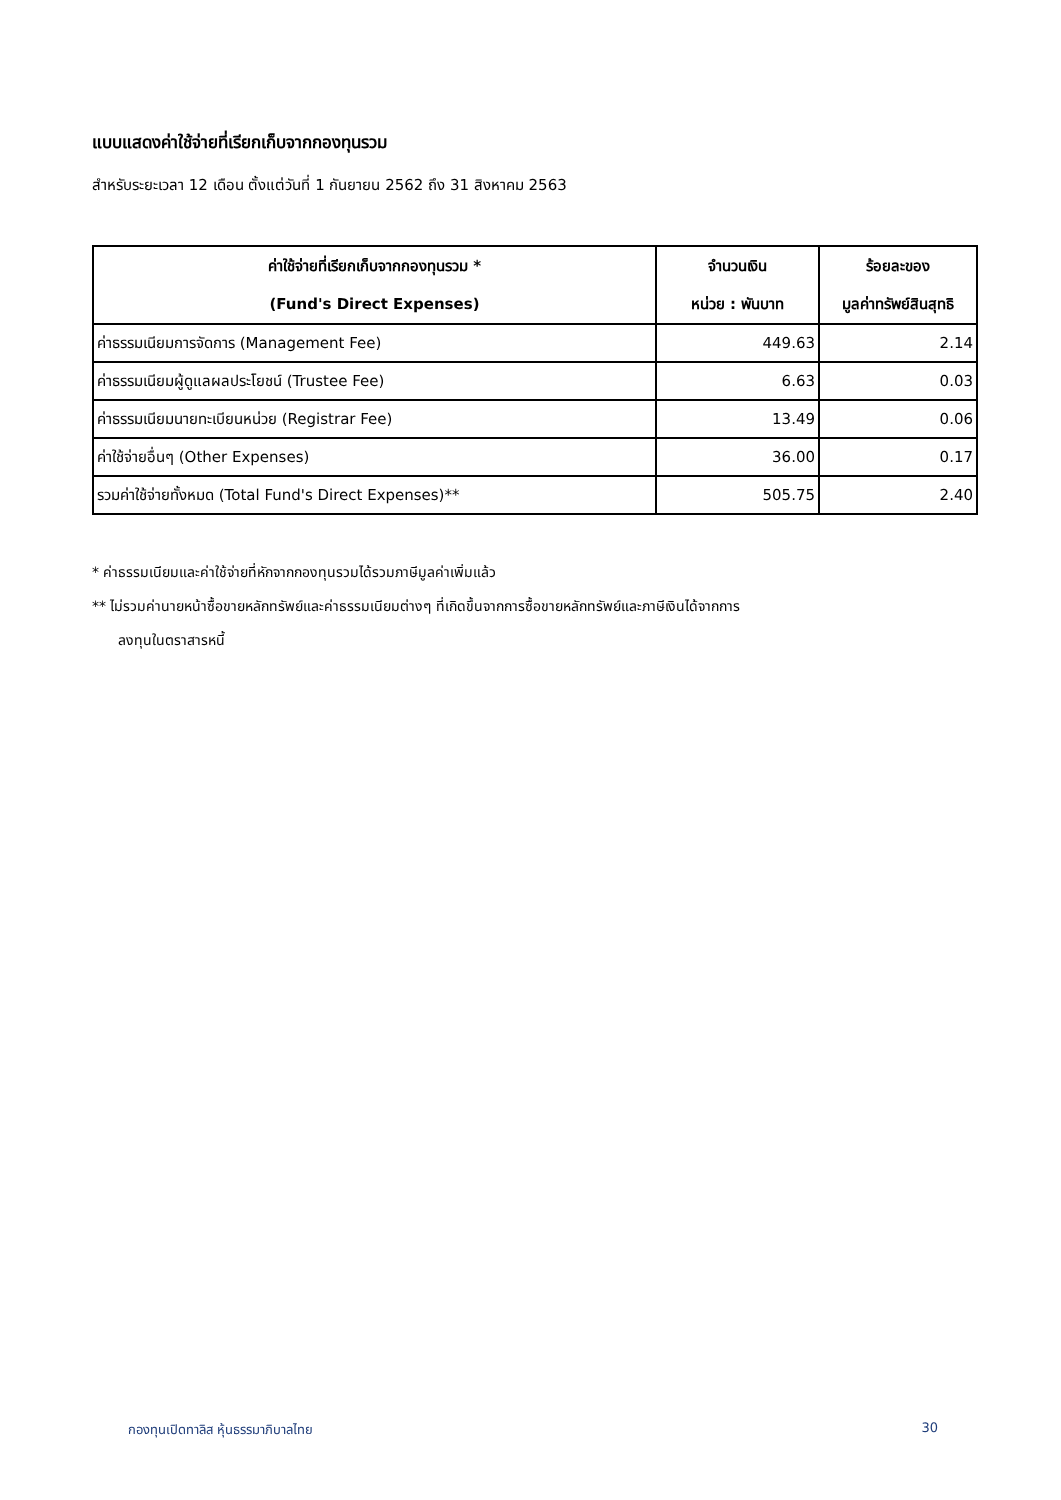แบบแสดงค่าใช้จ่ายที่เรียกเก็บจากกองทุนรวม
สำหรับระยะเวลา 12 เดือน ตั้งแต่วันที่ 1 กันยายน 2562 ถึง 31 สิงหาคม 2563
| ค่าใช้จ่ายที่เรียกเก็บจากกองทุนรวม * (Fund's Direct Expenses) | จำนวนเงิน หน่วย : พันบาท | ร้อยละของ มูลค่าทรัพย์สินสุทธิ |
| --- | --- | --- |
| ค่าธรรมเนียมการจัดการ (Management Fee) | 449.63 | 2.14 |
| ค่าธรรมเนียมผู้ดูแลผลประโยชน์ (Trustee Fee) | 6.63 | 0.03 |
| ค่าธรรมเนียมนายทะเบียนหน่วย (Registrar Fee) | 13.49 | 0.06 |
| ค่าใช้จ่ายอื่นๆ (Other Expenses) | 36.00 | 0.17 |
| รวมค่าใช้จ่ายทั้งหมด (Total Fund's Direct Expenses)** | 505.75 | 2.40 |
* ค่าธรรมเนียมและค่าใช้จ่ายที่หักจากกองทุนรวมได้รวมภาษีมูลค่าเพิ่มแล้ว
** ไม่รวมค่านายหน้าซื้อขายหลักทรัพย์และค่าธรรมเนียมต่างๆ ที่เกิดขึ้นจากการซื้อขายหลักทรัพย์และภาษีเงินได้จากการ
ลงทุนในตราสารหนี้
กองทุนเปิดทาลิส หุ้นธรรมาภิบาลไทย 30